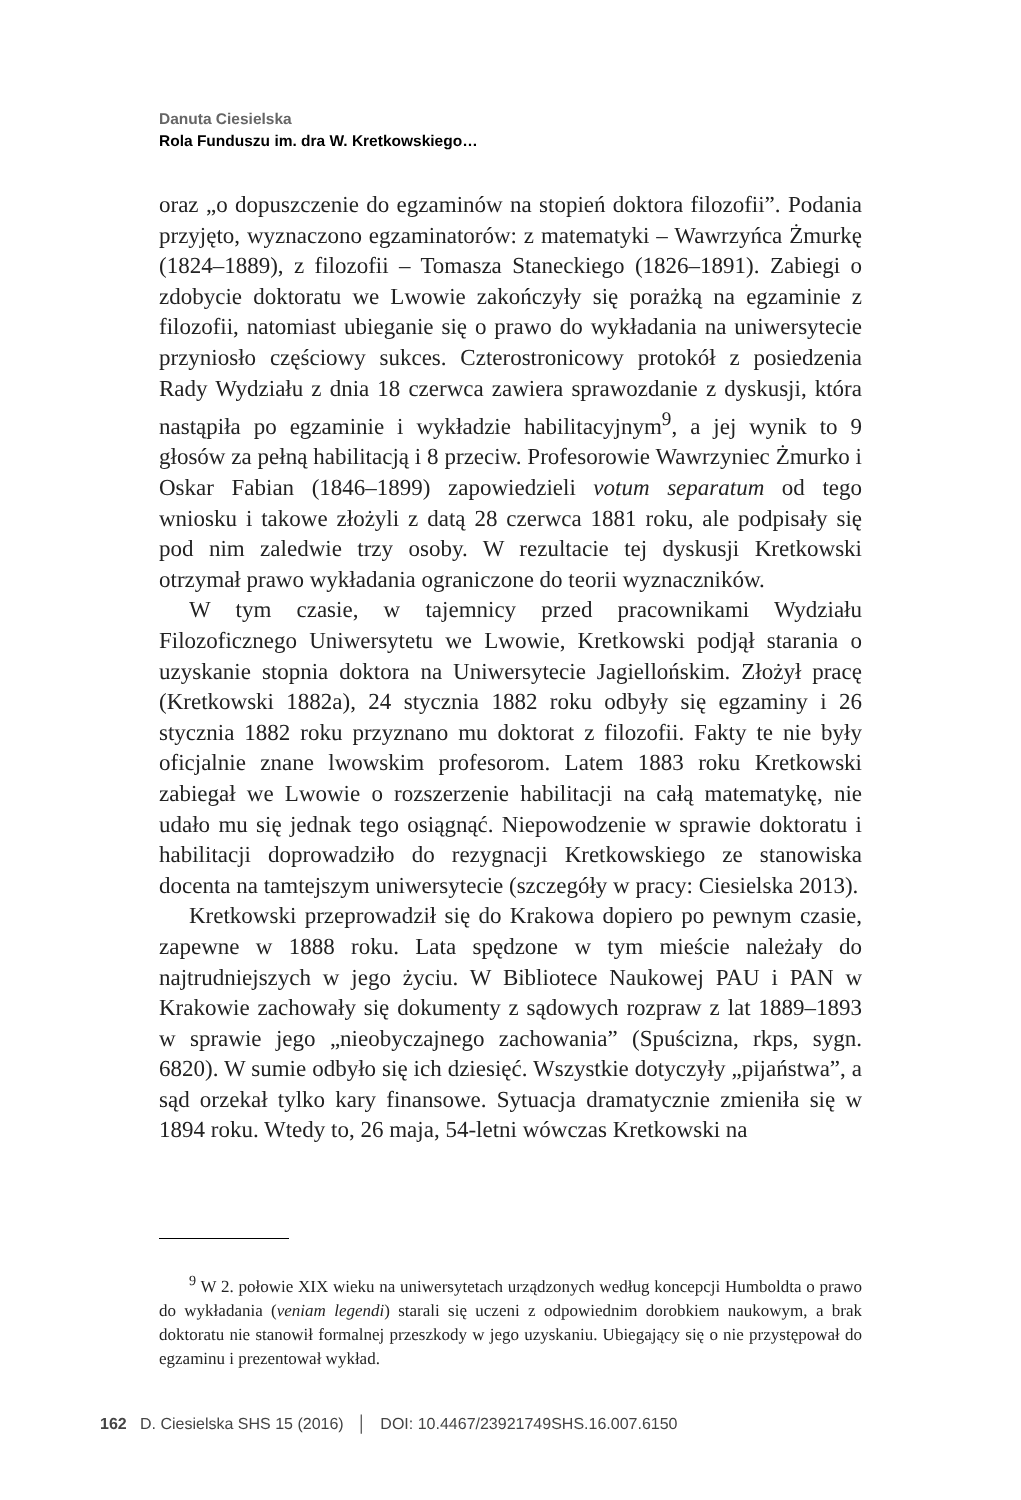Danuta Ciesielska
Rola Funduszu im. dra W. Kretkowskiego…
oraz „o dopuszczenie do egzaminów na stopień doktora filozofii”. Podania przyjęto, wyznaczono egzaminatorów: z matematyki – Wawrzyńca Żmurkę (1824–1889), z filozofii – Tomasza Staneckiego (1826–1891). Zabiegi o zdobycie doktoratu we Lwowie zakończyły się porażką na egzaminie z filozofii, natomiast ubieganie się o prawo do wykładania na uniwersytecie przyniosło częściowy sukces. Czterostronicowy protokół z posiedzenia Rady Wydziału z dnia 18 czerwca zawiera sprawozdanie z dyskusji, która nastąpiła po egzaminie i wykładzie habilitacyjnym<sup>9</sup>, a jej wynik to 9 głosów za pełną habilitacją i 8 przeciw. Profesorowie Wawrzyniec Żmurko i Oskar Fabian (1846–1899) zapowiedzieli votum separatum od tego wniosku i takowe złożyli z datą 28 czerwca 1881 roku, ale podpisały się pod nim zaledwie trzy osoby. W rezultacie tej dyskusji Kretkowski otrzymał prawo wykładania ograniczone do teorii wyznaczników.
W tym czasie, w tajemnicy przed pracownikami Wydziału Filozoficznego Uniwersytetu we Lwowie, Kretkowski podjął starania o uzyskanie stopnia doktora na Uniwersytecie Jagiellońskim. Złożył pracę (Kretkowski 1882a), 24 stycznia 1882 roku odbyły się egzaminy i 26 stycznia 1882 roku przyznano mu doktorat z filozofii. Fakty te nie były oficjalnie znane lwowskim profesorom. Latem 1883 roku Kretkowski zabiegał we Lwowie o rozszerzenie habilitacji na całą matematykę, nie udało mu się jednak tego osiągnąć. Niepowodzenie w sprawie doktoratu i habilitacji doprowadziło do rezygnacji Kretkowskiego ze stanowiska docenta na tamtejszym uniwersytecie (szczegóły w pracy: Ciesielska 2013).
Kretkowski przeprowadził się do Krakowa dopiero po pewnym czasie, zapewne w 1888 roku. Lata spędzone w tym mieście należały do najtrudniejszych w jego życiu. W Bibliotece Naukowej PAU i PAN w Krakowie zachowały się dokumenty z sądowych rozpraw z lat 1889–1893 w sprawie jego „nieobyczajnego zachowania” (Spuścizna, rkps, sygn. 6820). W sumie odbyło się ich dziesięć. Wszystkie dotyczyły „pijaństwa”, a sąd orzekał tylko kary finansowe. Sytuacja dramatycznie zmieniła się w 1894 roku. Wtedy to, 26 maja, 54-letni wówczas Kretkowski na
<sup>9</sup> W 2. połowie XIX wieku na uniwersytetach urządzonych według koncepcji Humboldta o prawo do wykładania (veniam legendi) starali się uczeni z odpowiednim dorobkiem naukowym, a brak doktoratu nie stanowił formalnej przeszkody w jego uzyskaniu. Ubiegający się o nie przystępował do egzaminu i prezentował wykład.
162 D. Ciesielska SHS 15 (2016) │ DOI: 10.4467/23921749SHS.16.007.6150